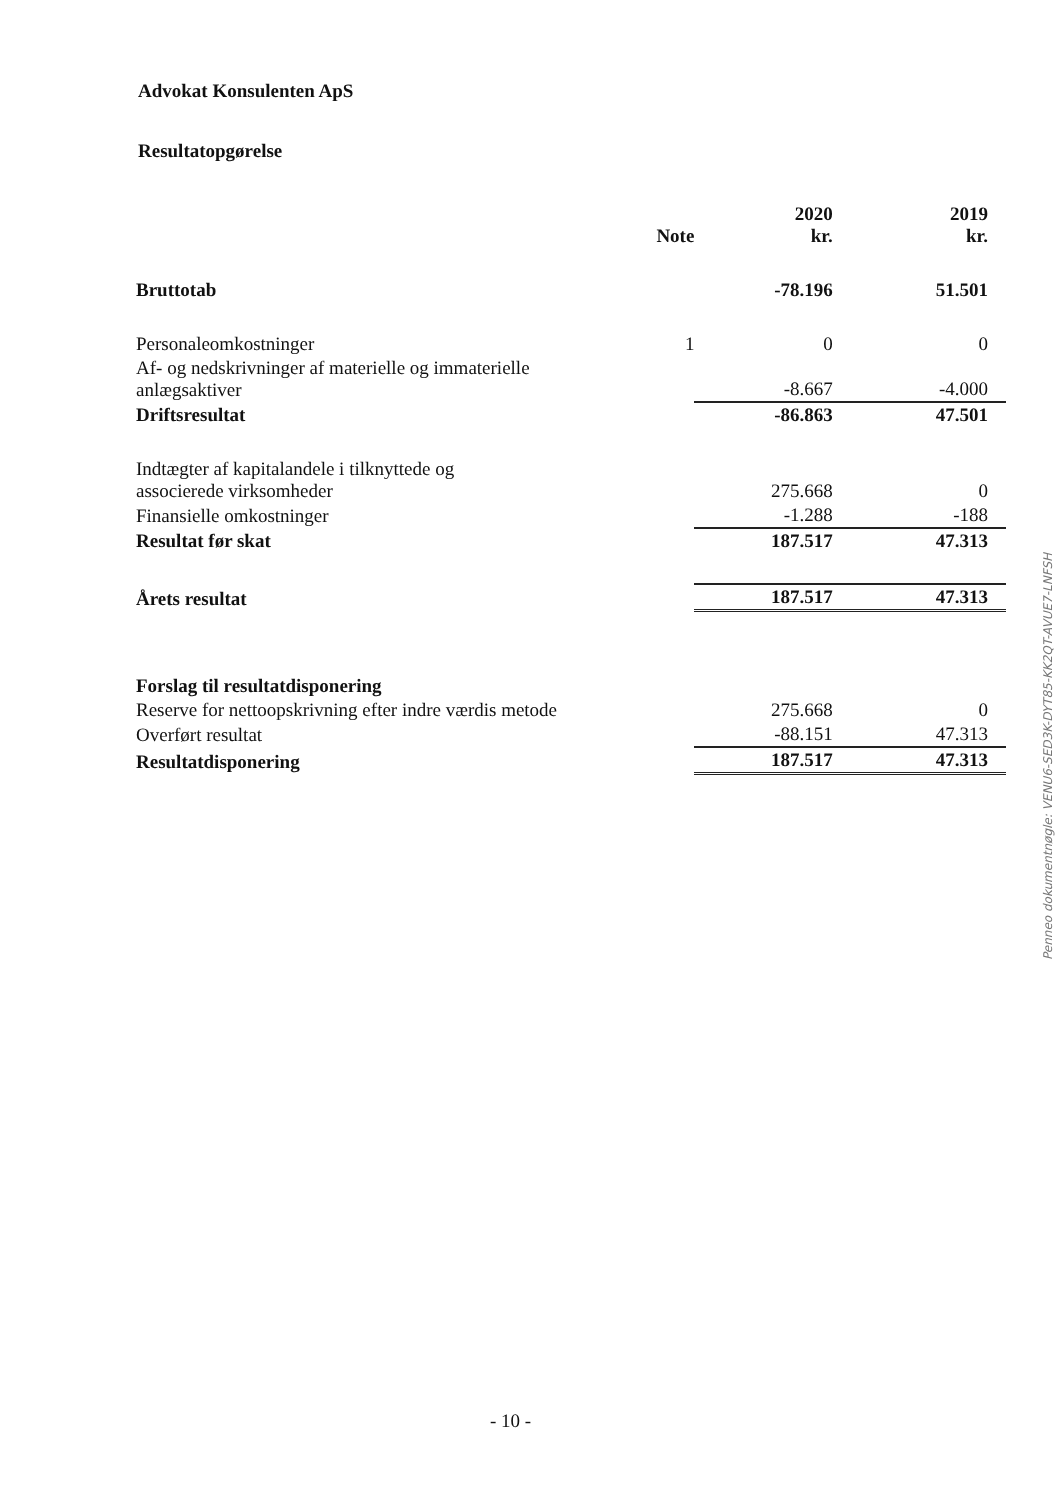Advokat Konsulenten ApS
Resultatopgørelse
| | Note | 2020 kr. | 2019 kr. |
| --- | --- | --- | --- |
| Bruttotab | | -78.196 | 51.501 |
| Personaleomkostninger | 1 | 0 | 0 |
| Af- og nedskrivninger af materielle og immaterielle anlægsaktiver | | -8.667 | -4.000 |
| Driftsresultat | | -86.863 | 47.501 |
| Indtægter af kapitalandele i tilknyttede og associerede virksomheder | | 275.668 | 0 |
| Finansielle omkostninger | | -1.288 | -188 |
| Resultat før skat | | 187.517 | 47.313 |
| Årets resultat | | 187.517 | 47.313 |
| Forslag til resultatdisponering | | | |
| Reserve for nettoopskrivning efter indre værdis metode | | 275.668 | 0 |
| Overført resultat | | -88.151 | 47.313 |
| Resultatdisponering | | 187.517 | 47.313 |
- 10 -
Penneo dokumentnøgle: VENU6-SED3K-DYT85-KK2QT-AVUE7-LNFSH